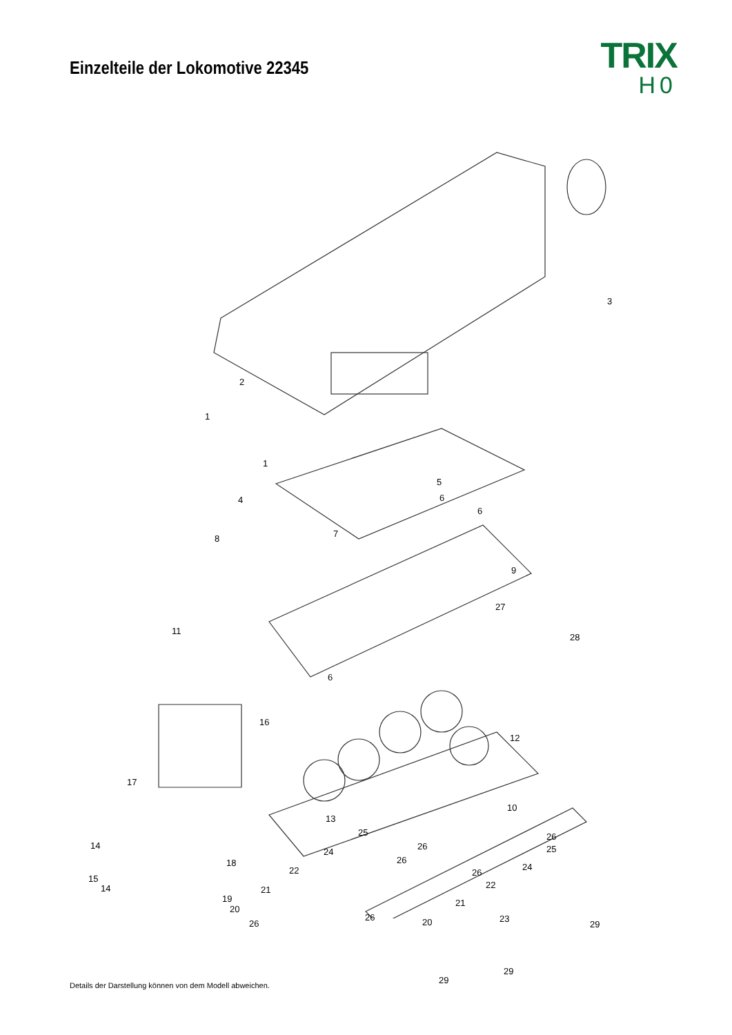Einzelteile der Lokomotive 22345
TRIX
H0
3
2
1
1
5
4 6
6
8 7
9
27
28
11
6
16
12
17
10
13
25
26 14
24
26
22
15
14 21
20
23 26
26
25
18 24
26
22
19 21
26 20 29
29
Details der Darstellung können von dem Modell abweichen.
29